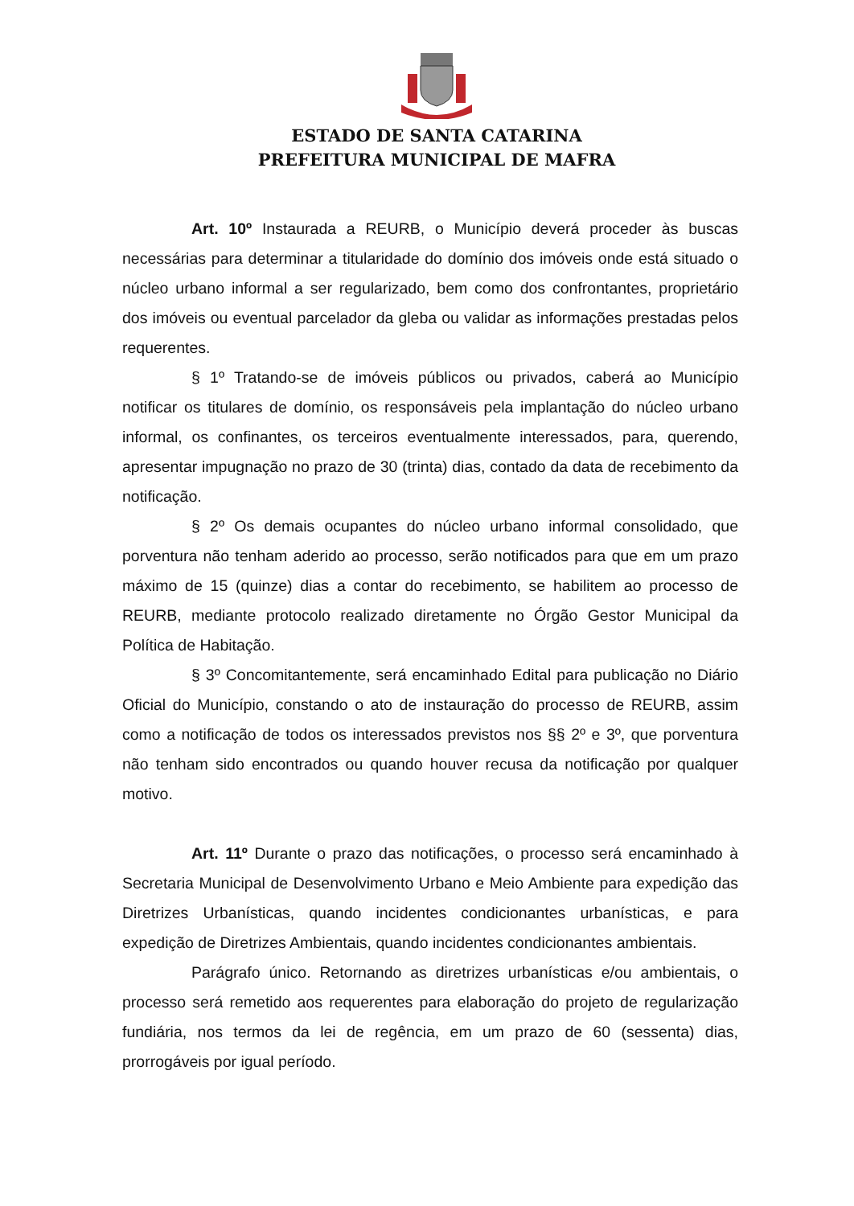ESTADO DE SANTA CATARINA
PREFEITURA MUNICIPAL DE MAFRA
Art. 10º Instaurada a REURB, o Município deverá proceder às buscas necessárias para determinar a titularidade do domínio dos imóveis onde está situado o núcleo urbano informal a ser regularizado, bem como dos confrontantes, proprietário dos imóveis ou eventual parcelador da gleba ou validar as informações prestadas pelos requerentes.
§ 1º Tratando-se de imóveis públicos ou privados, caberá ao Município notificar os titulares de domínio, os responsáveis pela implantação do núcleo urbano informal, os confinantes, os terceiros eventualmente interessados, para, querendo, apresentar impugnação no prazo de 30 (trinta) dias, contado da data de recebimento da notificação.
§ 2º Os demais ocupantes do núcleo urbano informal consolidado, que porventura não tenham aderido ao processo, serão notificados para que em um prazo máximo de 15 (quinze) dias a contar do recebimento, se habilitem ao processo de REURB, mediante protocolo realizado diretamente no Órgão Gestor Municipal da Política de Habitação.
§ 3º Concomitantemente, será encaminhado Edital para publicação no Diário Oficial do Município, constando o ato de instauração do processo de REURB, assim como a notificação de todos os interessados previstos nos §§ 2º e 3º, que porventura não tenham sido encontrados ou quando houver recusa da notificação por qualquer motivo.
Art. 11º Durante o prazo das notificações, o processo será encaminhado à Secretaria Municipal de Desenvolvimento Urbano e Meio Ambiente para expedição das Diretrizes Urbanísticas, quando incidentes condicionantes urbanísticas, e para expedição de Diretrizes Ambientais, quando incidentes condicionantes ambientais.
Parágrafo único. Retornando as diretrizes urbanísticas e/ou ambientais, o processo será remetido aos requerentes para elaboração do projeto de regularização fundiária, nos termos da lei de regência, em um prazo de 60 (sessenta) dias, prorrogáveis por igual período.